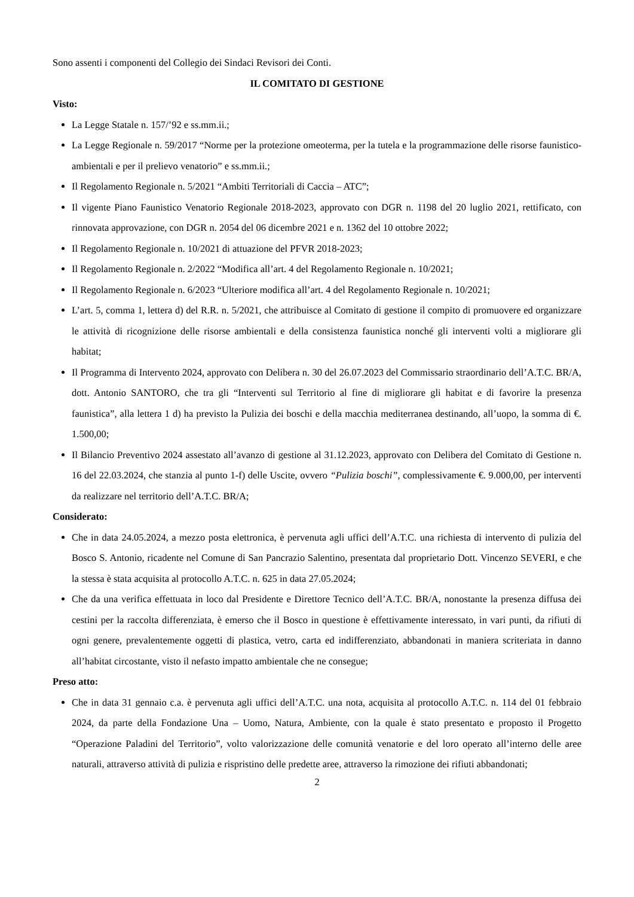Sono assenti i componenti del Collegio dei Sindaci Revisori dei Conti.
IL COMITATO DI GESTIONE
Visto:
La Legge Statale n. 157/’92 e ss.mm.ii.;
La Legge Regionale n. 59/2017 “Norme per la protezione omeoterma, per la tutela e la programmazione delle risorse faunistico-ambientali e per il prelievo venatorio” e ss.mm.ii.;
Il Regolamento Regionale n. 5/2021 “Ambiti Territoriali di Caccia – ATC”;
Il vigente Piano Faunistico Venatorio Regionale 2018-2023, approvato con DGR n. 1198 del 20 luglio 2021, rettificato, con rinnovata approvazione, con DGR n. 2054 del 06 dicembre 2021 e n. 1362 del 10 ottobre 2022;
Il Regolamento Regionale n. 10/2021 di attuazione del PFVR 2018-2023;
Il Regolamento Regionale n. 2/2022 “Modifica all’art. 4 del Regolamento Regionale n. 10/2021;
Il Regolamento Regionale n. 6/2023 “Ulteriore modifica all’art. 4 del Regolamento Regionale n. 10/2021;
L’art. 5, comma 1, lettera d) del R.R. n. 5/2021, che attribuisce al Comitato di gestione il compito di promuovere ed organizzare le attività di ricognizione delle risorse ambientali e della consistenza faunistica nonché gli interventi volti a migliorare gli habitat;
Il Programma di Intervento 2024, approvato con Delibera n. 30 del 26.07.2023 del Commissario straordinario dell’A.T.C. BR/A, dott. Antonio SANTORO, che tra gli “Interventi sul Territorio al fine di migliorare gli habitat e di favorire la presenza faunistica”, alla lettera 1 d) ha previsto la Pulizia dei boschi e della macchia mediterranea destinando, all’uopo, la somma di €. 1.500,00;
Il Bilancio Preventivo 2024 assestato all’avanzo di gestione al 31.12.2023, approvato con Delibera del Comitato di Gestione n. 16 del 22.03.2024, che stanzia al punto 1-f) delle Uscite, ovvero “Pulizia boschi”, complessivamente €. 9.000,00, per interventi da realizzare nel territorio dell’A.T.C. BR/A;
Considerato:
Che in data 24.05.2024, a mezzo posta elettronica, è pervenuta agli uffici dell’A.T.C. una richiesta di intervento di pulizia del Bosco S. Antonio, ricadente nel Comune di San Pancrazio Salentino, presentata dal proprietario Dott. Vincenzo SEVERI, e che la stessa è stata acquisita al protocollo A.T.C. n. 625 in data 27.05.2024;
Che da una verifica effettuata in loco dal Presidente e Direttore Tecnico dell’A.T.C. BR/A, nonostante la presenza diffusa dei cestini per la raccolta differenziata, è emerso che il Bosco in questione è effettivamente interessato, in vari punti, da rifiuti di ogni genere, prevalentemente oggetti di plastica, vetro, carta ed indifferenziato, abbandonati in maniera scriteriata in danno all’habitat circostante, visto il nefasto impatto ambientale che ne consegue;
Preso atto:
Che in data 31 gennaio c.a. è pervenuta agli uffici dell’A.T.C. una nota, acquisita al protocollo A.T.C. n. 114 del 01 febbraio 2024, da parte della Fondazione Una – Uomo, Natura, Ambiente, con la quale è stato presentato e proposto il Progetto “Operazione Paladini del Territorio”, volto valorizzazione delle comunità venatorie e del loro operato all’interno delle aree naturali, attraverso attività di pulizia e rispristino delle predette aree, attraverso la rimozione dei rifiuti abbandonati;
2